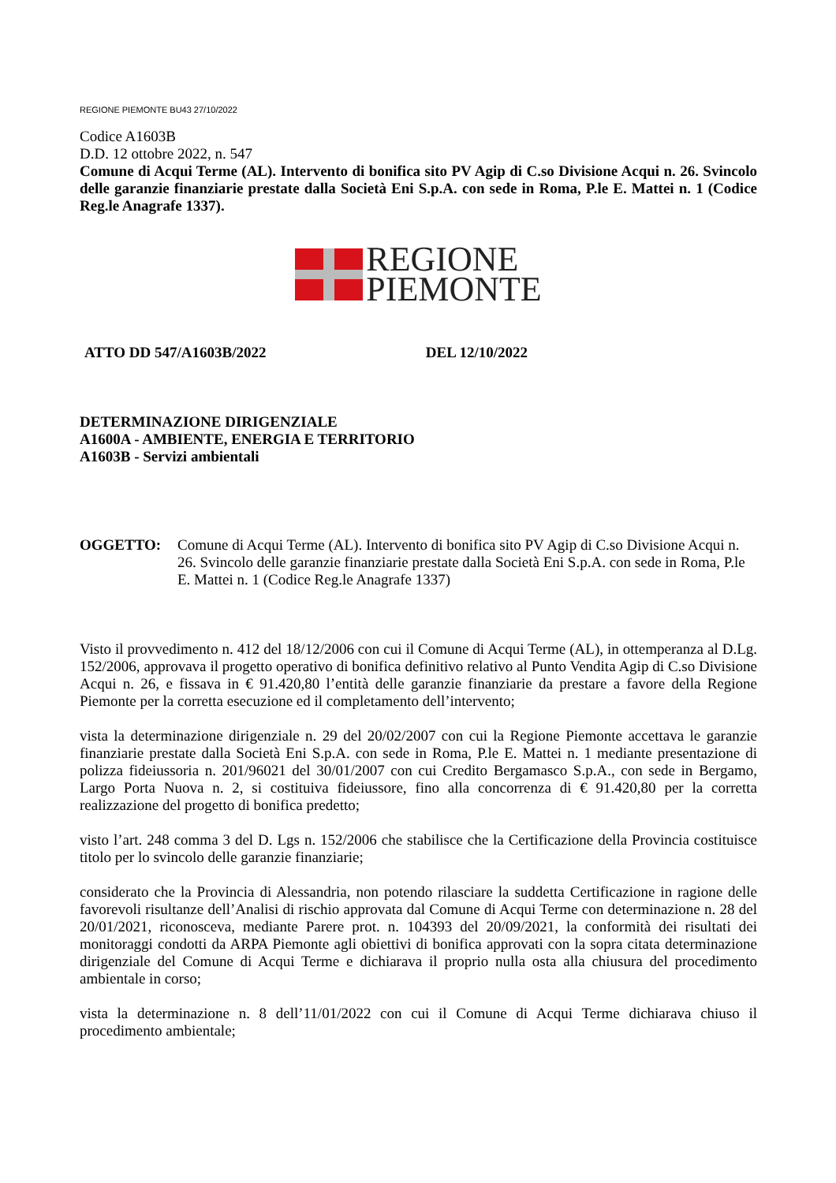REGIONE PIEMONTE BU43 27/10/2022
Codice A1603B
D.D. 12 ottobre 2022, n. 547
Comune di Acqui Terme (AL). Intervento di bonifica sito PV Agip di C.so Divisione Acqui n. 26. Svincolo delle garanzie finanziarie prestate dalla Società Eni S.p.A. con sede in Roma, P.le E. Mattei n. 1 (Codice Reg.le Anagrafe 1337).
REGIONE
PIEMONTE
ATTO DD 547/A1603B/2022 DEL 12/10/2022
DETERMINAZIONE DIRIGENZIALE
A1600A - AMBIENTE, ENERGIA E TERRITORIO
A1603B - Servizi ambientali
OGGETTO: Comune di Acqui Terme (AL). Intervento di bonifica sito PV Agip di C.so Divisione Acqui n. 26. Svincolo delle garanzie finanziarie prestate dalla Società Eni S.p.A. con sede in Roma, P.le E. Mattei n. 1 (Codice Reg.le Anagrafe 1337)
Visto il provvedimento n. 412 del 18/12/2006 con cui il Comune di Acqui Terme (AL), in ottemperanza al D.Lg. 152/2006, approvava il progetto operativo di bonifica definitivo relativo al Punto Vendita Agip di C.so Divisione Acqui n. 26, e fissava in € 91.420,80 l’entità delle garanzie finanziarie da prestare a favore della Regione Piemonte per la corretta esecuzione ed il completamento dell’intervento;
vista la determinazione dirigenziale n. 29 del 20/02/2007 con cui la Regione Piemonte accettava le garanzie finanziarie prestate dalla Società Eni S.p.A. con sede in Roma, P.le E. Mattei n. 1 mediante presentazione di polizza fideiussoria n. 201/96021 del 30/01/2007 con cui Credito Bergamasco S.p.A., con sede in Bergamo, Largo Porta Nuova n. 2, si costituiva fideiussore, fino alla concorrenza di € 91.420,80 per la corretta realizzazione del progetto di bonifica predetto;
visto l’art. 248 comma 3 del D. Lgs n. 152/2006 che stabilisce che la Certificazione della Provincia costituisce titolo per lo svincolo delle garanzie finanziarie;
considerato che la Provincia di Alessandria, non potendo rilasciare la suddetta Certificazione in ragione delle favorevoli risultanze dell’Analisi di rischio approvata dal Comune di Acqui Terme con determinazione n. 28 del 20/01/2021, riconosceva, mediante Parere prot. n. 104393 del 20/09/2021, la conformità dei risultati dei monitoraggi condotti da ARPA Piemonte agli obiettivi di bonifica approvati con la sopra citata determinazione dirigenziale del Comune di Acqui Terme e dichiarava il proprio nulla osta alla chiusura del procedimento ambientale in corso;
vista la determinazione n. 8 dell’11/01/2022 con cui il Comune di Acqui Terme dichiarava chiuso il procedimento ambientale;